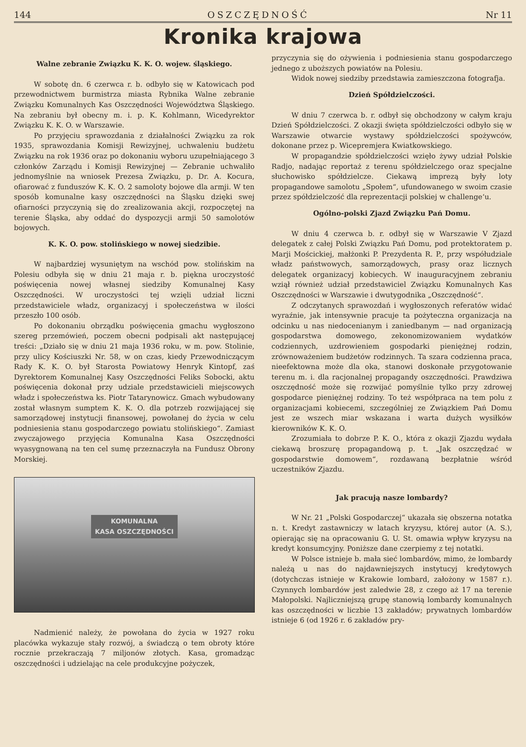144 OSZCZĘDNOŚĆ Nr 11
Kronika krajowa
Walne zebranie Związku K. K. O. wojew. śląskiego.
W sobotę dn. 6 czerwca r. b. odbyło się w Katowicach pod przewodnictwem burmistrza miasta Rybnika Walne zebranie Związku Komunalnych Kas Oszczędności Województwa Śląskiego. Na zebraniu był obecny m. i. p. K. Kohlmann, Wicedyrektor Związku K. K. O. w Warszawie.
Po przyjęciu sprawozdania z działalności Związku za rok 1935, sprawozdania Komisji Rewizyjnej, uchwaleniu budżetu Związku na rok 1936 oraz po dokonaniu wyboru uzupełniającego 3 członków Zarządu i Komisji Rewizyjnej — Zebranie uchwaliło jednomyślnie na wniosek Prezesa Związku, p. Dr. A. Kocura, ofiarować z funduszów K. K. O. 2 samoloty bojowe dla armji. W ten sposób komunalne kasy oszczędności na Śląsku dzięki swej ofiarności przyczynią się do zrealizowania akcji, rozpoczętej na terenie Śląska, aby oddać do dyspozycji armji 50 samolotów bojowych.
K. K. O. pow. stolińskiego w nowej siedzibie.
W najbardziej wysuniętym na wschód pow. stolińskim na Polesiu odbyła się w dniu 21 maja r. b. piękna uroczystość poświęcenia nowej własnej siedziby Komunalnej Kasy Oszczędności. W uroczystości tej wzięli udział liczni przedstawiciele władz, organizacyj i społeczeństwa w ilości przeszło 100 osób.
Po dokonaniu obrządku poświęcenia gmachu wygłoszono szereg przemówień, poczem obecni podpisali akt następującej treści: „Działo się w dniu 21 maja 1936 roku, w m. pow. Stolinie, przy ulicy Kościuszki Nr. 58, w on czas, kiedy Przewodniczącym Rady K. K. O. był Starosta Powiatowy Henryk Kintopf, zaś Dyrektorem Komunalnej Kasy Oszczędności Feliks Sobocki, aktu poświęcenia dokonał przy udziale przedstawicieli miejscowych władz i społeczeństwa ks. Piotr Tatarynowicz. Gmach wybudowany został własnym sumptem K. K. O. dla potrzeb rozwijającej się samorządowej instytucji finansowej, powołanej do życia w celu podniesienia stanu gospodarczego powiatu stolińskiego“. Zamiast zwyczajowego przyjęcia Komunalna Kasa Oszczędności wyasygnowaną na ten cel sumę przeznaczyła na Fundusz Obrony Morskiej.
KOMUNALNA
KASA OSZCZĘDNOŚCI
Nadmienić należy, że powołana do życia w 1927 roku placówka wykazuje stały rozwój, a świadczą o tem obroty które rocznie przekraczają 7 miljonów złotych. Kasa, gromadząc oszczędności i udzielając na cele produkcyjne pożyczek,
przyczynia się do ożywienia i podniesienia stanu gospodarczego jednego z uboższych powiatów na Polesiu.
Widok nowej siedziby przedstawia zamieszczona fotografja.
Dzień Spółdzielczości.
W dniu 7 czerwca b. r. odbył się obchodzony w całym kraju Dzień Spółdzielczości. Z okazji święta spółdzielczości odbyło się w Warszawie otwarcie wystawy spółdzielczości spożywców, dokonane przez p. Wicepremjera Kwiatkowskiego.
W propagandzie spółdzielczości wzięło żywy udział Polskie Radjo, nadając reportaż z terenu spółdzielczego oraz specjalne słuchowisko spółdzielcze. Ciekawą imprezą były loty propagandowe samolotu „Społem“, ufundowanego w swoim czasie przez spółdzielczość dla reprezentacji polskiej w challenge‘u.
Ogólno-polski Zjazd Związku Pań Domu.
W dniu 4 czerwca b. r. odbył się w Warszawie V Zjazd delegatek z całej Polski Związku Pań Domu, pod protektoratem p. Marji Mościckiej, małżonki P. Prezydenta R. P., przy współudziale władz państwowych, samorządowych, prasy oraz licznych delegatek organizacyj kobiecych. W inauguracyjnem zebraniu wziął również udział przedstawiciel Związku Komunalnych Kas Oszczędności w Warszawie i dwutygodnika „Oszczędność“.
Z odczytanych sprawozdań i wygłoszonych referatów widać wyraźnie, jak intensywnie pracuje ta pożyteczna organizacja na odcinku u nas niedocenianym i zaniedbanym — nad organizacją gospodarstwa domowego, zekonomizowaniem wydatków codziennych, uzdrowieniem gospodarki pieniężnej rodzin, zrównoważeniem budżetów rodzinnych. Ta szara codzienna praca, nieefektowna może dla oka, stanowi doskonałe przygotowanie terenu m. i. dla racjonalnej propagandy oszczędności. Prawdziwa oszczędność może się rozwijać pomyślnie tylko przy zdrowej gospodarce pieniężnej rodziny. To też współpraca na tem polu z organizacjami kobiecemi, szczególniej ze Związkiem Pań Domu jest ze wszech miar wskazana i warta dużych wysiłków kierowników K. K. O.
Zrozumiała to dobrze P. K. O., która z okazji Zjazdu wydała ciekawą broszurę propagandową p. t. „Jak oszczędzać w gospodarstwie domowem“, rozdawaną bezpłatnie wśród uczestników Zjazdu.
Jak pracują nasze lombardy?
W Nr. 21 „Polski Gospodarczej“ ukazała się obszerna notatka n. t. Kredyt zastawniczy w latach kryzysu, której autor (A. S.), opierając się na opracowaniu G. U. St. omawia wpływ kryzysu na kredyt konsumcyjny. Poniższe dane czerpiemy z tej notatki.
W Polsce istnieje b. mała sieć lombardów, mimo, że lombardy należą u nas do najdawniejszych instytucyj kredytowych (dotychczas istnieje w Krakowie lombard, założony w 1587 r.). Czynnych lombardów jest zaledwie 28, z czego aż 17 na terenie Małopolski. Najliczniejszą grupę stanowią lombardy komunalnych kas oszczędności w liczbie 13 zakładów; prywatnych lombardów istnieje 6 (od 1926 r. 6 zakładów pry-